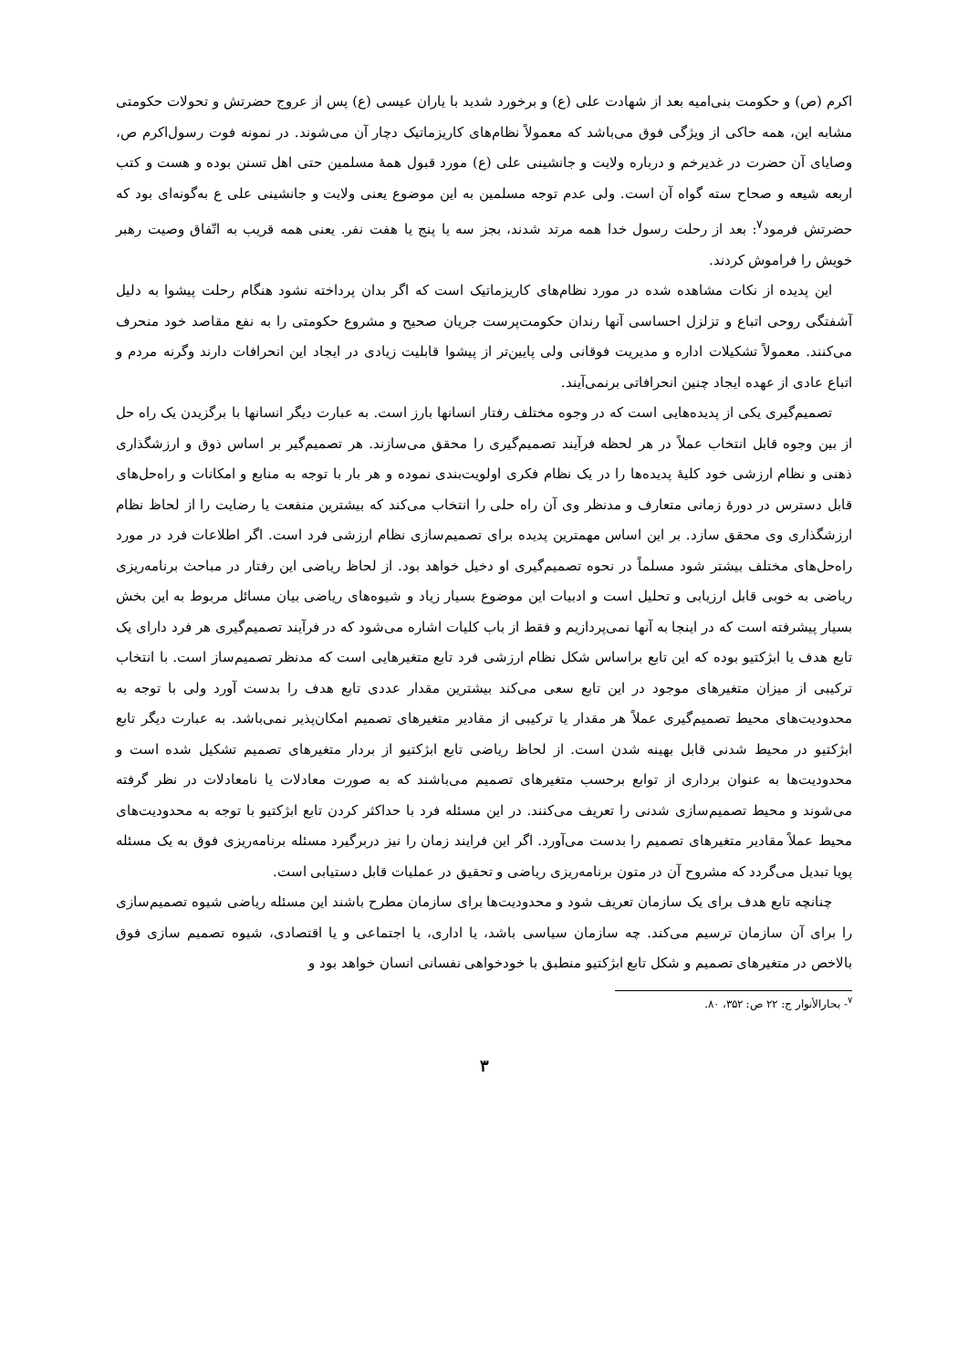اکرم (ص) و حکومت بنی‌امیه بعد از شهادت علی (ع) و برخورد شدید با یاران عیسی (ع) پس از عروج حضرتش و تحولات حکومتی مشابه این، همه حاکی از ویژگی فوق می‌باشد که معمولاً نظام‌های کاریزماتیک دچار آن می‌شوند. در نمونه فوت رسول‌اکرم ص، وصایای آن حضرت در غدیرخم و درباره ولایت و جانشینی علی (ع) مورد قبول همهٔ مسلمین حتی اهل تسنن بوده و هست و کتب اربعه شیعه و صحاح سته گواه آن است. ولی عدم توجه مسلمین به این موضوع یعنی ولایت و جانشینی علی ع به‌گونه‌ای بود که حضرتش فرمود<sup>۷</sup>: بعد از رحلت رسول خدا همه مرتد شدند، بجز سه یا پنج یا هفت نفر. یعنی همه قریب به اتّفاق وصیت رهبر خویش را فراموش کردند.
این پدیده از نکات مشاهده شده در مورد نظام‌های کاریزماتیک است که اگر بدان پرداخته نشود هنگام رحلت پیشوا به دلیل آشفتگی روحی اتباع و تزلزل احساسی آنها رندان حکومت‌پرست جریان صحیح و مشروع حکومتی را به نفع مقاصد خود منحرف می‌کنند. معمولاً تشکیلات اداره و مدیریت فوقانی ولی پایین‌تر از پیشوا قابلیت زیادی در ایجاد این انحرافات دارند وگرنه مردم و اتباع عادی از عهده ایجاد چنین انحرافاتی برنمی‌آیند.
تصمیم‌گیری یکی از پدیده‌هایی است که در وجوه مختلف رفتار انسانها بارز است. به عبارت دیگر انسانها با برگزیدن یک راه حل از بین وجوه قابل انتخاب عملاً در هر لحظه فرآیند تصمیم‌گیری را محقق می‌سازند. هر تصمیم‌گیر بر اساس ذوق و ارزشگذاری ذهنی و نظام ارزشی خود کلیهٔ پدیده‌ها را در یک نظام فکری اولویت‌بندی نموده و هر بار با توجه به منابع و امکانات و راه‌حل‌های قابل دسترس در دورهٔ زمانی متعارف و مدنظر وی آن راه حلی را انتخاب می‌کند که بیشترین منفعت یا رضایت را از لحاظ نظام ارزشگذاری وی محقق سازد. بر این اساس مهمترین پدیده برای تصمیم‌سازی نظام ارزشی فرد است. اگر اطلاعات فرد در مورد راه‌حل‌های مختلف بیشتر شود مسلماً در نحوه تصمیم‌گیری او دخیل خواهد بود. از لحاظ ریاضی این رفتار در مباحث برنامه‌ریزی ریاضی به خوبی قابل ارزیابی و تحلیل است و ادبیات این موضوع بسیار زیاد و شیوه‌های ریاضی بیان مسائل مربوط به این بخش بسیار پیشرفته است که در اینجا به آنها نمی‌پردازیم و فقط از باب کلیات اشاره می‌شود که در فرآیند تصمیم‌گیری هر فرد دارای یک تابع هدف یا ابژکتیو بوده که این تابع براساس شکل نظام ارزشی فرد تابع متغیرهایی است که مدنظر تصمیم‌ساز است. با انتخاب ترکیبی از میزان متغیرهای موجود در این تابع سعی می‌کند بیشترین مقدار عددی تابع هدف را بدست آورد ولی با توجه به محدودیت‌های محیط تصمیم‌گیری عملاً هر مقدار یا ترکیبی از مقادیر متغیرهای تصمیم امکان‌پذیر نمی‌باشد. به عبارت دیگر تابع ابژکتیو در محیط شدنی قابل بهینه شدن است. از لحاظ ریاضی تابع ابژکتیو از بردار متغیرهای تصمیم تشکیل شده است و محدودیت‌ها به عنوان برداری از توابع برحسب متغیرهای تصمیم می‌باشند که به صورت معادلات یا نامعادلات در نظر گرفته می‌شوند و محیط تصمیم‌سازی شدنی را تعریف می‌کنند. در این مسئله فرد با حداکثر کردن تابع ابژکتیو با توجه به محدودیت‌های محیط عملاً مقادیر متغیرهای تصمیم را بدست می‌آورد. اگر این فرایند زمان را نیز دربرگیرد مسئله برنامه‌ریزی فوق به یک مسئله پویا تبدیل می‌گردد که مشروح آن در متون برنامه‌ریزی ریاضی و تحقیق در عملیات قابل دستیابی است.
چنانچه تابع هدف برای یک سازمان تعریف شود و محدودیت‌ها برای سازمان مطرح باشند این مسئله ریاضی شیوه تصمیم‌سازی را برای آن سازمان ترسیم می‌کند. چه سازمان سیاسی باشد، یا اداری، یا اجتماعی و یا اقتصادی، شیوه تصمیم سازی فوق بالاخص در متغیرهای تصمیم و شکل تابع ابژکتیو منطبق با خودخواهی نفسانی انسان خواهد بود و
<sup>۷</sup>- بحارالأنوار ج: ۲۲ ص: ۳۵۲، ۸۰.
۳